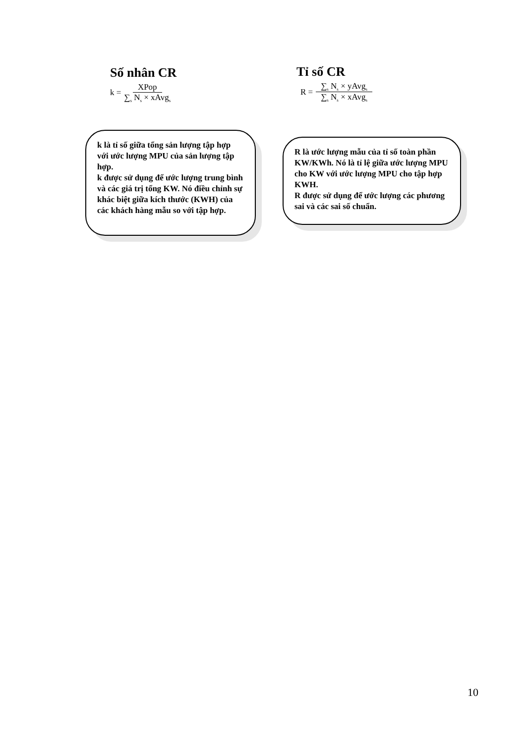Số nhân CR
k = XPop ∑<sub>s</sub> N<sub>s</sub> × xAvg<sub>s</sub>
Tỉ số CR
R = ∑<sub>s</sub> N<sub>s</sub> × yAvg<sub>s</sub> ∑<sub>s</sub> N<sub>s</sub> × xAvg<sub>s</sub>
k là tỉ số giữa tổng sản lượng tập hợp với ước lượng MPU của sản lượng tập hợp.
k được sử dụng để ước lượng trung bình và các giá trị tổng KW. Nó điều chỉnh sự khác biệt giữa kích thước (KWH) của các khách hàng mẫu so với tập hợp.
R là ước lượng mẫu của tỉ số toàn phần KW/KWh. Nó là tỉ lệ giữa ước lượng MPU cho KW với ước lượng MPU cho tập hợp KWH.
R được sử dụng để ước lượng các phương sai và các sai số chuẩn.
10